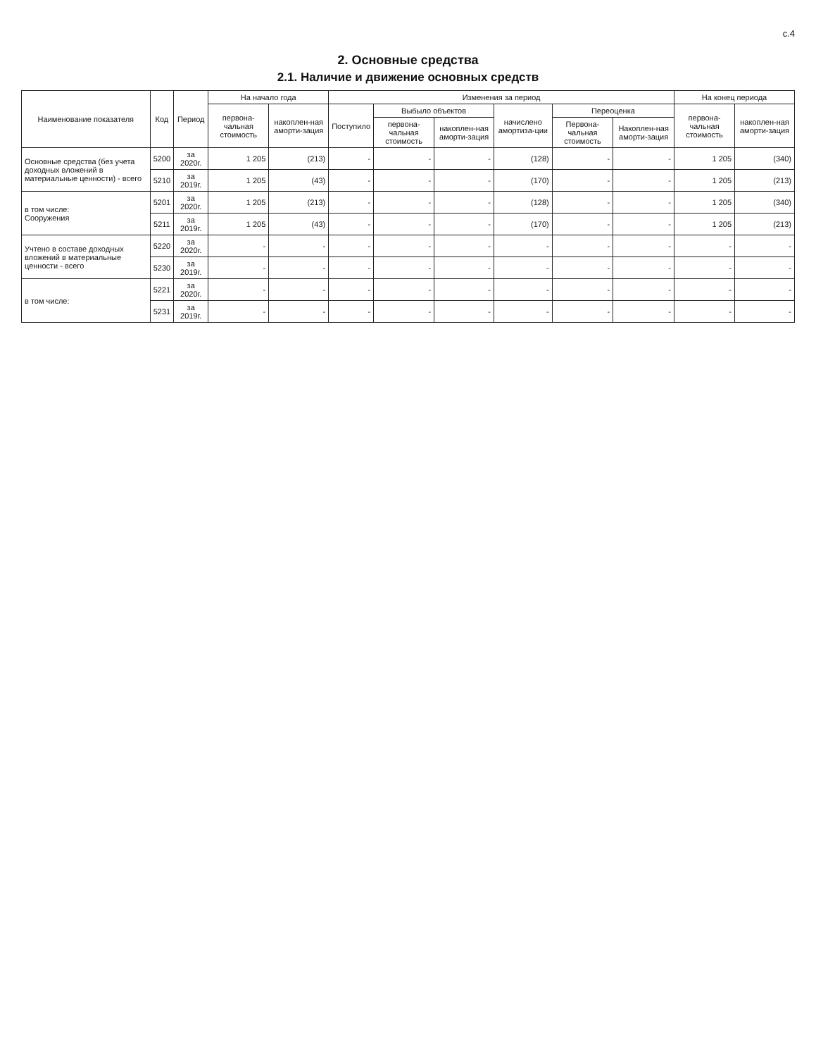с.4
2. Основные средства
2.1. Наличие и движение основных средств
| Наименование показателя | Код | Период | На начало года | | Изменения за период | | | | | | На конец периода | |
| --- | --- | --- | --- | --- | --- | --- | --- | --- | --- | --- | --- | --- |
| | | | первона-чальная стоимость | накоплен-ная аморти-зация | Поступило | Выбыло объектов | | начислено амортиза-ции | Переоценка | | первона-чальная стоимость | накоплен-ная аморти-зация |
| | | | | | | первона-чальная стоимость | накоплен-ная аморти-зация | | Первона-чальная стоимость | Накоплен-ная аморти-зация | | |
| Основные средства (без учета доходных вложений в материальные ценности) - всего | 5200 | за 2020г. | 1 205 | (213) | - | - | - | (128) | - | - | 1 205 | (340) |
| | 5210 | за 2019г. | 1 205 | (43) | - | - | - | (170) | - | - | 1 205 | (213) |
| в том числе: Сооружения | 5201 | за 2020г. | 1 205 | (213) | - | - | - | (128) | - | - | 1 205 | (340) |
| | 5211 | за 2019г. | 1 205 | (43) | - | - | - | (170) | - | - | 1 205 | (213) |
| Учтено в составе доходных вложений в материальные ценности - всего | 5220 | за 2020г. | - | - | - | - | - | - | - | - | - | - |
| | 5230 | за 2019г. | - | - | - | - | - | - | - | - | - | - |
| в том числе: | 5221 | за 2020г. | - | - | - | - | - | - | - | - | - | - |
| | 5231 | за 2019г. | - | - | - | - | - | - | - | - | - | - |